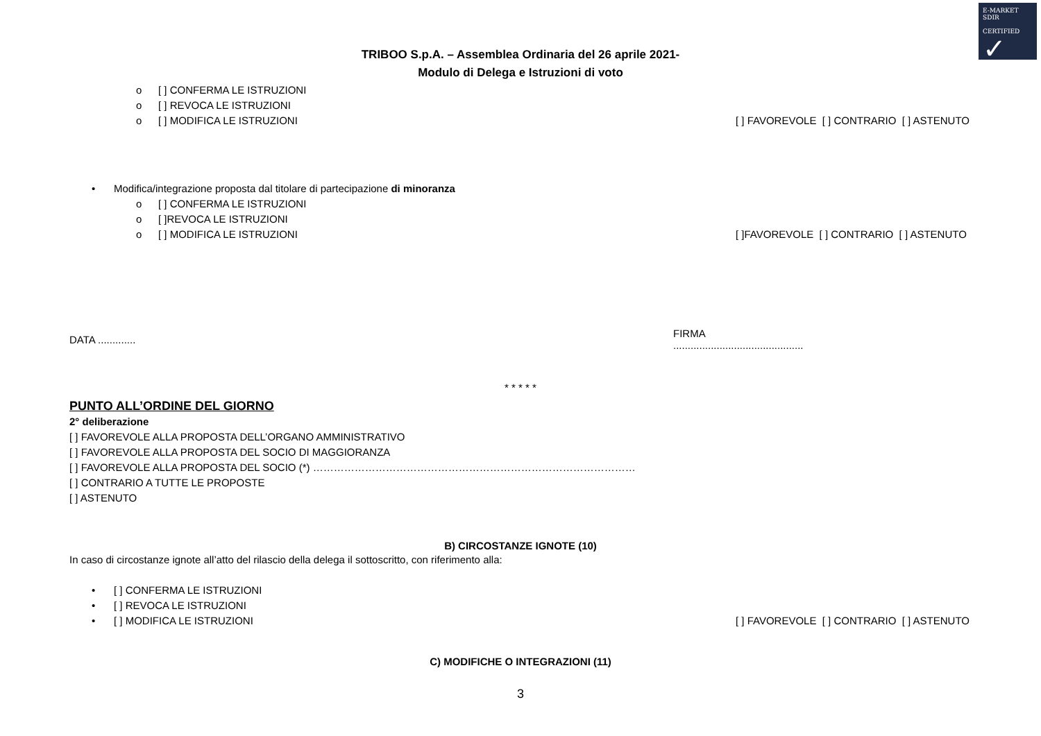E-MARKET
SDIR
CERTIFIED
✓
TRIBOO S.p.A. – Assemblea Ordinaria del 26 aprile 2021-
Modulo di Delega e Istruzioni di voto
o [ ] CONFERMA LE ISTRUZIONI
o [ ] REVOCA LE ISTRUZIONI
o [ ] MODIFICA LE ISTRUZIONI [ ] FAVOREVOLE [ ] CONTRARIO [ ] ASTENUTO
• Modifica/integrazione proposta dal titolare di partecipazione di minoranza
o [ ] CONFERMA LE ISTRUZIONI
o [ ]REVOCA LE ISTRUZIONI
o [ ] MODIFICA LE ISTRUZIONI [ ]FAVOREVOLE [ ] CONTRARIO [ ] ASTENUTO
DATA ............. FIRMA .............................................
* * * * *
PUNTO ALL’ORDINE DEL GIORNO
2° deliberazione
[ ] FAVOREVOLE ALLA PROPOSTA DELL’ORGANO AMMINISTRATIVO
[ ] FAVOREVOLE ALLA PROPOSTA DEL SOCIO DI MAGGIORANZA
[ ] FAVOREVOLE ALLA PROPOSTA DEL SOCIO (*) …………………………………………………………………………………
[ ] CONTRARIO A TUTTE LE PROPOSTE
[ ] ASTENUTO
B) CIRCOSTANZE IGNOTE (10)
In caso di circostanze ignote all’atto del rilascio della delega il sottoscritto, con riferimento alla:
• [ ] CONFERMA LE ISTRUZIONI
• [ ] REVOCA LE ISTRUZIONI
• [ ] MODIFICA LE ISTRUZIONI [ ] FAVOREVOLE [ ] CONTRARIO [ ] ASTENUTO
C) MODIFICHE O INTEGRAZIONI (11)
3